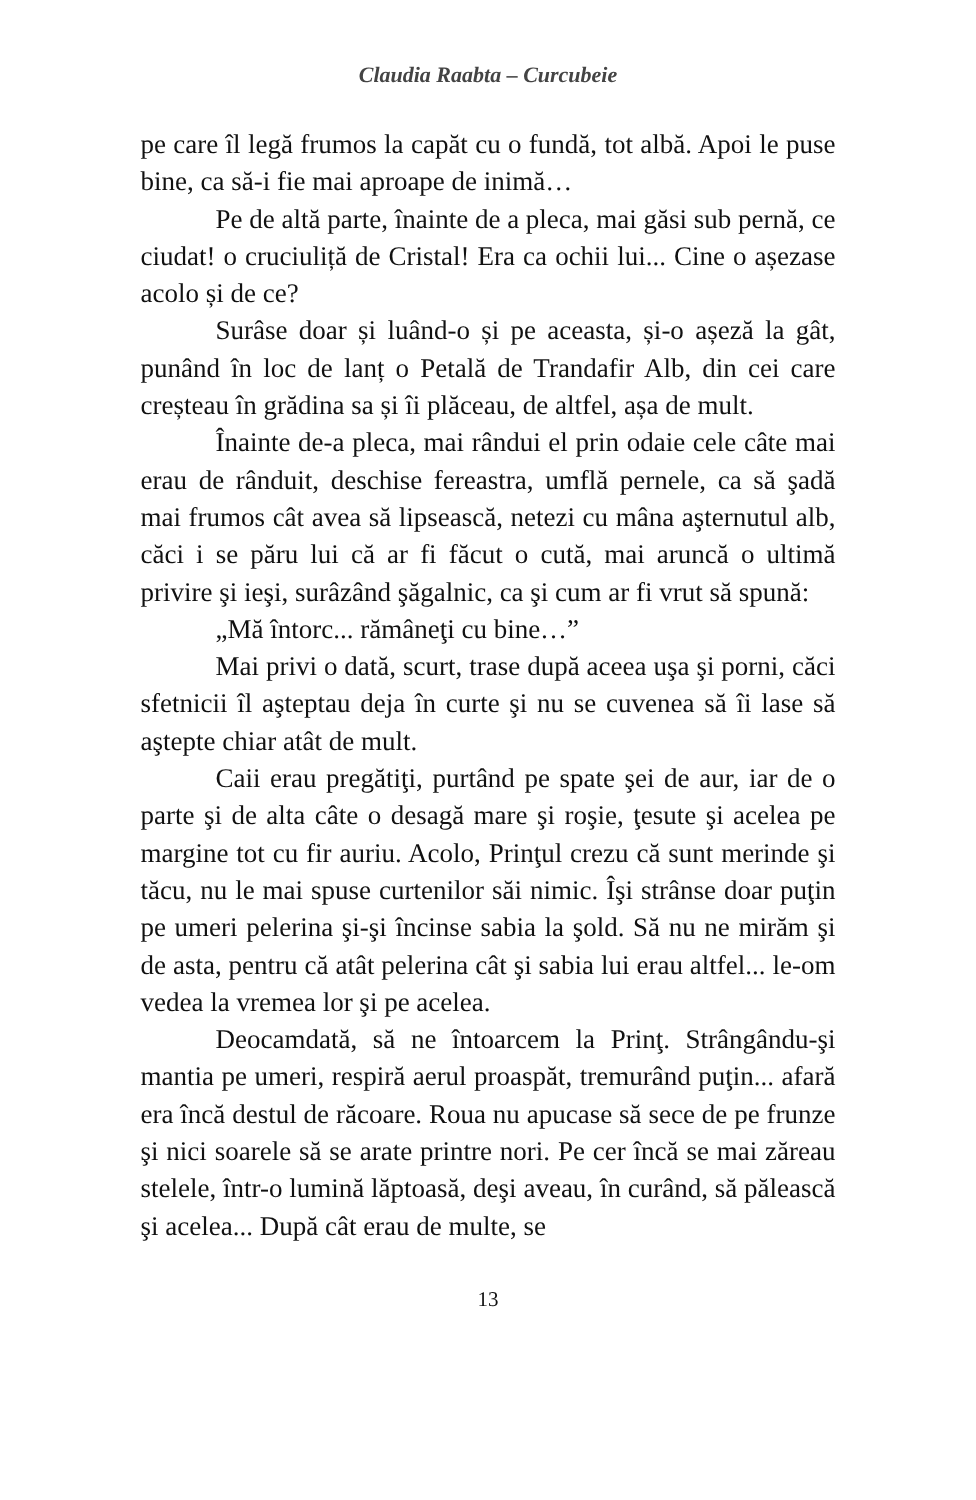Claudia Raabta – Curcubeie
pe care îl legă frumos la capăt cu o fundă, tot albă. Apoi le puse bine, ca să-i fie mai aproape de inimă…
Pe de altă parte, înainte de a pleca, mai găsi sub pernă, ce ciudat! o cruciuliță de Cristal! Era ca ochii lui... Cine o așezase acolo și de ce?
Surâse doar și luând-o și pe aceasta, și-o așeză la gât, punând în loc de lanț o Petală de Trandafir Alb, din cei care creșteau în grădina sa și îi plăceau, de altfel, așa de mult.
Înainte de-a pleca, mai rândui el prin odaie cele câte mai erau de rânduit, deschise fereastra, umflă pernele, ca să şadă mai frumos cât avea să lipsească, netezi cu mâna aşternutul alb, căci i se păru lui că ar fi făcut o cută, mai aruncă o ultimă privire şi ieşi, surâzând şăgalnic, ca şi cum ar fi vrut să spună:
„Mă întorc... rămâneţi cu bine…”
Mai privi o dată, scurt, trase după aceea uşa şi porni, căci sfetnicii îl aşteptau deja în curte şi nu se cuvenea să îi lase să aştepte chiar atât de mult.
Caii erau pregătiţi, purtând pe spate şei de aur, iar de o parte şi de alta câte o desagă mare şi roşie, ţesute şi acelea pe margine tot cu fir auriu. Acolo, Prinţul crezu că sunt merinde şi tăcu, nu le mai spuse curtenilor săi nimic. Îşi strânse doar puţin pe umeri pelerina şi-şi încinse sabia la şold. Să nu ne mirăm şi de asta, pentru că atât pelerina cât şi sabia lui erau altfel... le-om vedea la vremea lor şi pe acelea.
Deocamdată, să ne întoarcem la Prinţ. Strângându-şi mantia pe umeri, respiră aerul proaspăt, tremurând puţin... afară era încă destul de răcoare. Roua nu apucase să sece de pe frunze şi nici soarele să se arate printre nori. Pe cer încă se mai zăreau stelele, într-o lumină lăptoasă, deşi aveau, în curând, să pălească şi acelea... După cât erau de multe, se
13